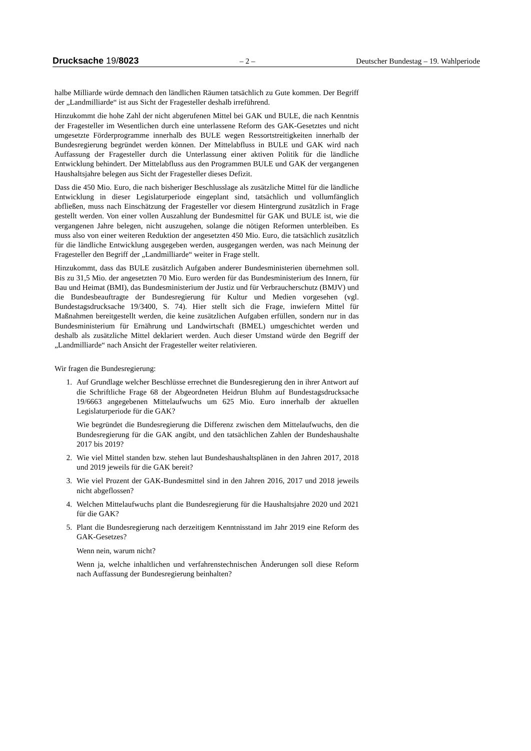Drucksache 19/8023 – 2 – Deutscher Bundestag – 19. Wahlperiode
halbe Milliarde würde demnach den ländlichen Räumen tatsächlich zu Gute kommen. Der Begriff der „Landmilliarde“ ist aus Sicht der Fragesteller deshalb irreführend.
Hinzukommt die hohe Zahl der nicht abgerufenen Mittel bei GAK und BULE, die nach Kenntnis der Fragesteller im Wesentlichen durch eine unterlassene Reform des GAK-Gesetztes und nicht umgesetzte Förderprogramme innerhalb des BULE wegen Ressortstreitigkeiten innerhalb der Bundesregierung begründet werden können. Der Mittelabfluss in BULE und GAK wird nach Auffassung der Fragesteller durch die Unterlassung einer aktiven Politik für die ländliche Entwicklung behindert. Der Mittelabfluss aus den Programmen BULE und GAK der vergangenen Haushaltsjahre belegen aus Sicht der Fragesteller dieses Defizit.
Dass die 450 Mio. Euro, die nach bisheriger Beschlusslage als zusätzliche Mittel für die ländliche Entwicklung in dieser Legislaturperiode eingeplant sind, tatsächlich und vollumfänglich abfließen, muss nach Einschätzung der Fragesteller vor diesem Hintergrund zusätzlich in Frage gestellt werden. Von einer vollen Auszahlung der Bundesmittel für GAK und BULE ist, wie die vergangenen Jahre belegen, nicht auszugehen, solange die nötigen Reformen unterbleiben. Es muss also von einer weiteren Reduktion der angesetzten 450 Mio. Euro, die tatsächlich zusätzlich für die ländliche Entwicklung ausgegeben werden, ausgegangen werden, was nach Meinung der Fragesteller den Begriff der „Landmilliarde“ weiter in Frage stellt.
Hinzukommt, dass das BULE zusätzlich Aufgaben anderer Bundesministerien übernehmen soll. Bis zu 31,5 Mio. der angesetzten 70 Mio. Euro werden für das Bundesministerium des Innern, für Bau und Heimat (BMI), das Bundesministerium der Justiz und für Verbraucherschutz (BMJV) und die Bundesbeauftragte der Bundesregierung für Kultur und Medien vorgesehen (vgl. Bundestagsdrucksache 19/3400, S. 74). Hier stellt sich die Frage, inwiefern Mittel für Maßnahmen bereitgestellt werden, die keine zusätzlichen Aufgaben erfüllen, sondern nur in das Bundesministerium für Ernährung und Landwirtschaft (BMEL) umgeschichtet werden und deshalb als zusätzliche Mittel deklariert werden. Auch dieser Umstand würde den Begriff der „Landmilliarde“ nach Ansicht der Fragesteller weiter relativieren.
Wir fragen die Bundesregierung:
1. Auf Grundlage welcher Beschlüsse errechnet die Bundesregierung den in ihrer Antwort auf die Schriftliche Frage 68 der Abgeordneten Heidrun Bluhm auf Bundestagsdrucksache 19/6663 angegebenen Mittelaufwuchs um 625 Mio. Euro innerhalb der aktuellen Legislaturperiode für die GAK?
Wie begründet die Bundesregierung die Differenz zwischen dem Mittelaufwuchs, den die Bundesregierung für die GAK angibt, und den tatsächlichen Zahlen der Bundeshaushalte 2017 bis 2019?
2. Wie viel Mittel standen bzw. stehen laut Bundeshaushaltsplänen in den Jahren 2017, 2018 und 2019 jeweils für die GAK bereit?
3. Wie viel Prozent der GAK-Bundesmittel sind in den Jahren 2016, 2017 und 2018 jeweils nicht abgeflossen?
4. Welchen Mittelaufwuchs plant die Bundesregierung für die Haushaltsjahre 2020 und 2021 für die GAK?
5. Plant die Bundesregierung nach derzeitigem Kenntnisstand im Jahr 2019 eine Reform des GAK-Gesetzes?
Wenn nein, warum nicht?
Wenn ja, welche inhaltlichen und verfahrenstechnischen Änderungen soll diese Reform nach Auffassung der Bundesregierung beinhalten?